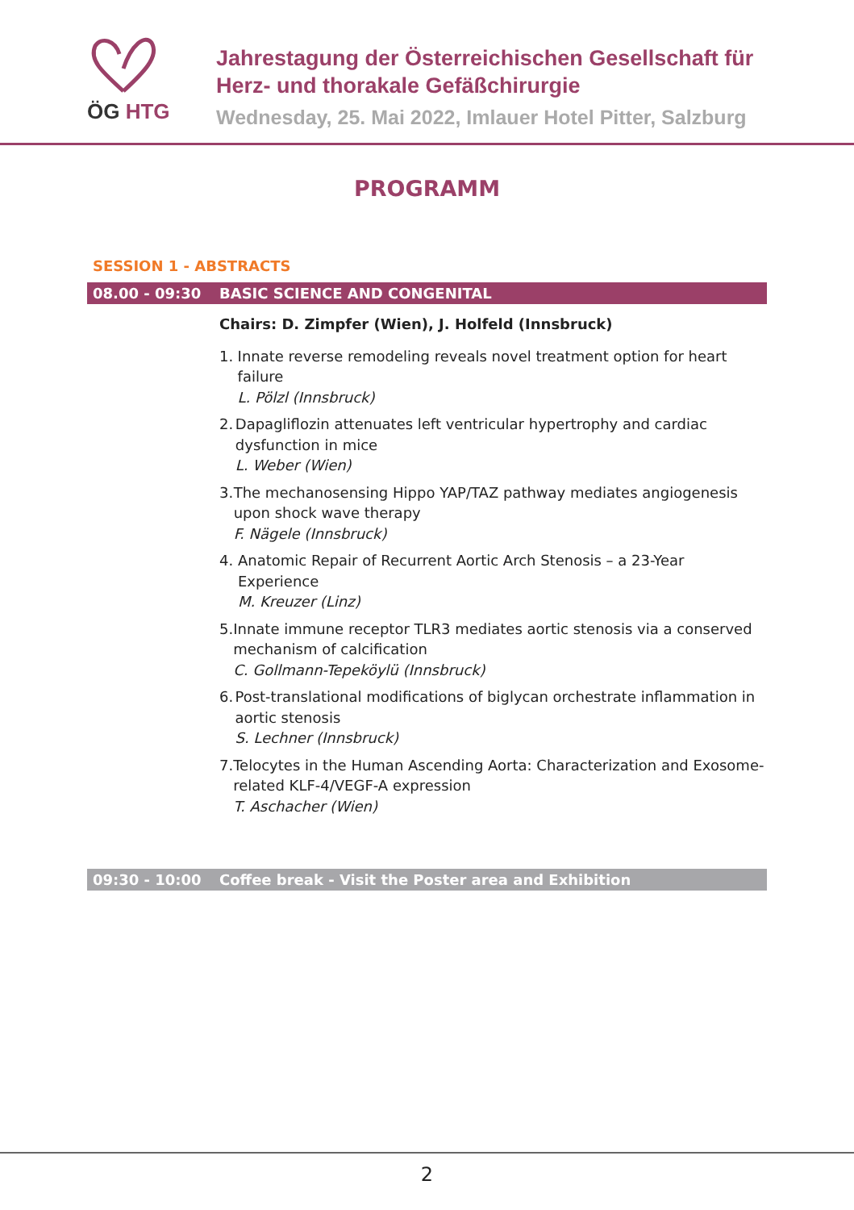ÖG HTG
Jahrestagung der Österreichischen Gesellschaft für
Herz- und thorakale Gefäßchirurgie
Wednesday, 25. Mai 2022, Imlauer Hotel Pitter, Salzburg
PROGRAMM
SESSION 1 - ABSTRACTS
08.00 - 09:30 BASIC SCIENCE AND CONGENITAL
Chairs: D. Zimpfer (Wien), J. Holfeld (Innsbruck)
1. Innate reverse remodeling reveals novel treatment option for heart failure
L. Pölzl (Innsbruck)
2. Dapagliflozin attenuates left ventricular hypertrophy and cardiac dysfunction in mice
L. Weber (Wien)
3. The mechanosensing Hippo YAP/TAZ pathway mediates angiogenesis upon shock wave therapy
F. Nägele (Innsbruck)
4. Anatomic Repair of Recurrent Aortic Arch Stenosis – a 23-Year Experience
M. Kreuzer (Linz)
5. Innate immune receptor TLR3 mediates aortic stenosis via a conserved mechanism of calcification
C. Gollmann-Tepeköylü (Innsbruck)
6. Post-translational modifications of biglycan orchestrate inflammation in aortic stenosis
S. Lechner (Innsbruck)
7. Telocytes in the Human Ascending Aorta: Characterization and Exosome-related KLF-4/VEGF-A expression
T. Aschacher (Wien)
09:30 - 10:00 Coffee break - Visit the Poster area and Exhibition
2